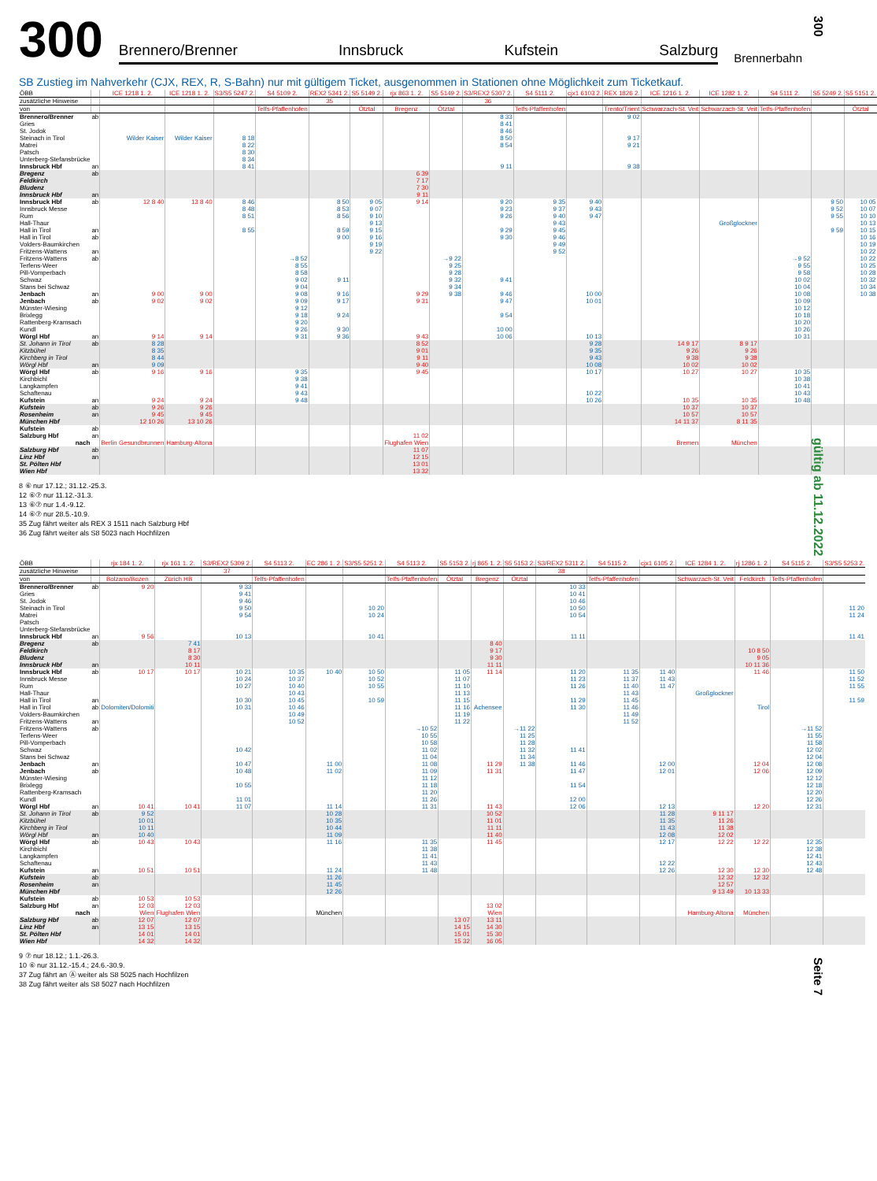300
Brennero/Brenner Innsbruck Kufstein Salzburg
Brennerbahn
SB Zustieg im Nahverkehr (CJX, REX, R, S-Bahn) nur mit gültigem Ticket, ausgenommen in Stationen ohne Möglichkeit zum Ticketkauf.
| ÖBB | | ICE 1218 1. 2. | ICE 1218 1. 2. | S3/S5 5247 2. | S4 5109 2. | REX2 5341 2. | S5 5149 2. | rjx 863 1. 2. | S5 5149 2. | S3/REX2 5307 2. | S4 5111 2. | cjx1 6103 2. | REX 1826 2. | ICE 1216 1. 2. | ICE 1282 1. 2. | S4 5111 2. | S5 5249 2. | S5 5151 2. |
| --- | --- | --- | --- | --- | --- | --- | --- | --- | --- | --- | --- | --- | --- | --- | --- | --- | --- | --- |
| zusätzliche Hinweise | | | | | | 35 | | | | 36 | | | | | | | | |
| von | | | | | Telfs-Pfaffenhofen | | Ötztal | Bregenz | Ötztal | | Telfs-Pfaffenhofen | | Trento/Trient | Schwarzach-St. Veit | Schwarzach-St. Veit | Telfs-Pfaffenhofen | | Ötztal |
| Brennero/Brenner | ab | | | | | | | | | 8 33 | | | 9 02 | | | | | |
| Gries | | | | | | | | | | 8 41 | | | | | | | | |
| St. Jodok | | | | | | | | | | 8 46 | | | | | | | | |
| Steinach in Tirol | | Wilder Kaiser | Wilder Kaiser | 8 18 | | | | | | 8 50 | | | 9 17 | | | | | |
| Matrei | | | | 8 22 | | | | | | 8 54 | | | 9 21 | | | | | |
| Patsch | | | | 8 30 | | | | | | | | | | | | | | |
| Unterberg-Stefansbrücke | | | | 8 34 | | | | | | | | | | | | | | |
| Innsbruck Hbf | an | | | 8 41 | | | | | | 9 11 | | | 9 38 | | | | | |
| Bregenz | ab | | | | | | | 6 39 | | | | | | | | | | |
| Feldkirch | | | | | | | | 7 17 | | | | | | | | | | |
| Bludenz | | | | | | | | 7 30 | | | | | | | | | | |
| Innsbruck Hbf | an | | | | | | | 9 11 | | | | | | | | | | |
| Innsbruck Hbf | ab | 12 8 40 | 13 8 40 | 8 46 | | 8 50 | 9 05 | 9 14 | | 9 20 | 9 35 | 9 40 | | | | | 9 50 | 10 05 |
| Innsbruck Messe | | | | 8 48 | | 8 53 | 9 07 | | | 9 23 | 9 37 | 9 43 | | | | | 9 52 | 10 07 |
| Rum | | | | 8 51 | | 8 56 | 9 10 | | | 9 26 | 9 40 | 9 47 | | | | | 9 55 | 10 10 |
| Hall-Thaur | | | | | | | 9 13 | | | | 9 43 | | | | Großglockner | | | 10 13 |
| Hall in Tirol | an | | | 8 55 | | 8 59 | 9 15 | | | 9 29 | 9 45 | | | | | | 9 59 | 10 15 |
| Hall in Tirol | ab | | | | | 9 00 | 9 16 | | | 9 30 | 9 46 | | | | | | | 10 16 |
| Volders-Baumkirchen | | | | | | | 9 19 | | | | 9 49 | | | | | | | 10 19 |
| Fritzens-Wattens | an | | | | | | 9 22 | | | | 9 52 | | | | | | | 10 22 |
| Fritzens-Wattens | ab | | | | →8 52 | | | | →9 22 | | | | | | | →9 52 | | 10 22 |
| Terfens-Weer | | | | | 8 55 | | | | 9 25 | | | | | | | 9 55 | | 10 25 |
| Pill-Vomperbach | | | | | 8 58 | | | | 9 28 | | | | | | | 9 58 | | 10 28 |
| Schwaz | | | | | 9 02 | 9 11 | | | 9 32 | 9 41 | | | | | | 10 02 | | 10 32 |
| Stans bei Schwaz | | | | | 9 04 | | | | 9 34 | | | | | | | 10 04 | | 10 34 |
| Jenbach | an | 9 00 | 9 00 | | 9 08 | 9 16 | | 9 29 | 9 38 | 9 46 | | 10 00 | | | | 10 08 | | 10 38 |
| Jenbach | ab | 9 02 | 9 02 | | 9 09 | 9 17 | | 9 31 | | 9 47 | | 10 01 | | | | 10 09 | | |
| Münster-Wiesing | | | | | 9 12 | | | | | | | | | | | 10 12 | | |
| Brixlegg | | | | | 9 18 | 9 24 | | | | 9 54 | | | | | | 10 18 | | |
| Rattenberg-Kramsach | | | | | 9 20 | | | | | | | | | | | 10 20 | | |
| Kundl | | | | | 9 26 | 9 30 | | | | 10 00 | | | | | | 10 26 | | |
| Wörgl Hbf | an | 9 14 | 9 14 | | 9 31 | 9 36 | | 9 43 | | 10 06 | | 10 13 | | | | 10 31 | | |
| St. Johann in Tirol | ab | 8 28 | | | | | | 8 52 | | | | 9 28 | | 14 9 17 | 8 9 17 | | | |
| Kitzbühel | | 8 35 | | | | | | 9 01 | | | | 9 35 | | 9 26 | 9 26 | | | |
| Kirchberg in Tirol | | 8 44 | | | | | | 9 11 | | | | 9 43 | | 9 38 | 9 38 | | | |
| Wörgl Hbf | an | 9 09 | | | | | | 9 40 | | | | 10 08 | | 10 02 | 10 02 | | | |
| Wörgl Hbf | ab | 9 16 | 9 16 | | 9 35 | | | 9 45 | | | | 10 17 | | 10 27 | 10 27 | 10 35 | | |
| Kirchbichl | | | | | 9 38 | | | | | | | | | | | 10 38 | | |
| Langkampfen | | | | | 9 41 | | | | | | | | | | | 10 41 | | |
| Schaftenau | | | | | 9 43 | | | | | | | 10 22 | | | | 10 43 | | |
| Kufstein | an | 9 24 | 9 24 | | 9 48 | | | | | | | 10 26 | | 10 35 | 10 35 | 10 48 | | |
| Kufstein | ab | 9 26 | 9 26 | | | | | | | | | | | 10 37 | 10 37 | | | |
| Rosenheim | an | 9 45 | 9 45 | | | | | | | | | | | 10 57 | 10 57 | | | |
| München Hbf | | 12 10 26 | 13 10 26 | | | | | | | | | | | 14 11 37 | 8 11 35 | | | |
| Kufstein | ab | | | | | | | | | | | | | | | | | |
| Salzburg Hbf | an | | | | | | | 11 02 | | | | | | | | | | |
| nach | | Berlin Gesundbrunnen | Hamburg-Altona | | | | | Flughafen Wien | | | | | | Bremen | München | | | |
| Salzburg Hbf | ab | | | | | | | 11 07 | | | | | | | | | | |
| Linz Hbf | an | | | | | | | 12 15 | | | | | | | | | | |
| St. Pölten Hbf | | | | | | | | 13 01 | | | | | | | | | | |
| Wien Hbf | | | | | | | | 13 32 | | | | | | | | | | |
8 ⑥ nur 17.12.; 31.12.-25.3.
12 ⑥⑦ nur 11.12.-31.3.
13 ⑥⑦ nur 1.4.-9.12.
14 ⑥⑦ nur 28.5.-10.9.
35 Zug fährt weiter als REX 3 1511 nach Salzburg Hbf
36 Zug fährt weiter als S8 5023 nach Hochfilzen
| ÖBB | | rjx 184 1. 2. | rjx 161 1. 2. | S3/REX2 5309 2. | S4 5113 2. | EC 286 1. 2. | S3/S5 5251 2. | S4 5113 2. | S5 5153 2. | rj 865 1. 2. | S5 5153 2. | S3/REX2 5311 2. | S4 5115 2. | cjx1 6105 2. | ICE 1284 1. 2. | rj 1286 1. 2. | S4 5115 2. | S3/S5 5253 2. |
| --- | --- | --- | --- | --- | --- | --- | --- | --- | --- | --- | --- | --- | --- | --- | --- | --- | --- | --- |
| zusätzliche Hinweise | | | | 37 | | | | | | | | 38 | | | | | | |
| von | | Bolzano/Bozen | Zürich HB | | Telfs-Pfaffenhofen | | | Telfs-Pfaffenhofen | Ötztal | Bregenz | Ötztal | | Telfs-Pfaffenhofen | | Schwarzach-St. Veit | Feldkirch | Telfs-Pfaffenhofen | |
| Brennero/Brenner | ab | 9 20 | | 9 33 | | | | | | | | 10 33 | | | | | | |
| Gries | | | | 9 41 | | | | | | | | 10 41 | | | | | | |
| St. Jodok | | | | 9 46 | | | | | | | | 10 46 | | | | | | |
| Steinach in Tirol | | | | 9 50 | | | 10 20 | | | | | 10 50 | | | | | | 11 20 |
| Matrei | | | | 9 54 | | | 10 24 | | | | | 10 54 | | | | | | 11 24 |
| Patsch | | | | | | | | | | | | | | | | | | |
| Unterberg-Stefansbrücke | | | | | | | | | | | | | | | | | | |
| Innsbruck Hbf | an | 9 56 | | 10 13 | | | 10 41 | | | | | 11 11 | | | | | | 11 41 |
| Bregenz | ab | | 7 41 | | | | | | | 8 40 | | | | | | | | |
| Feldkirch | | | 8 17 | | | | | | | 9 17 | | | | | | 10 8 50 | | |
| Bludenz | | | 8 30 | | | | | | | 9 30 | | | | | | 9 05 | | |
| Innsbruck Hbf | an | | 10 11 | | | | | | | 11 11 | | | | | | 10 11 36 | | |
| Innsbruck Hbf | ab | 10 17 | 10 17 | 10 21 | 10 35 | 10 40 | 10 50 | | 11 05 | 11 14 | | 11 20 | 11 35 | 11 40 | | 11 46 | | 11 50 |
| Innsbruck Messe | | | | 10 24 | 10 37 | | 10 52 | | 11 07 | | | 11 23 | 11 37 | 11 43 | | | | 11 52 |
| Rum | | | | 10 27 | 10 40 | | 10 55 | | 11 10 | | | 11 26 | 11 40 | 11 47 | | | | 11 55 |
| Hall-Thaur | | | | | 10 43 | | | | 11 13 | | | | 11 43 | | Großglockner | | | |
| Hall in Tirol | an | | | 10 30 | 10 45 | | 10 59 | | 11 15 | | | 11 29 | 11 45 | | | | | 11 59 |
| Hall in Tirol | ab | Dolomiten/Dolomiti | | 10 31 | 10 46 | | | | 11 16 | Achensee | | 11 30 | 11 46 | | | Tirol | | |
| Volders-Baumkirchen | | | | | 10 49 | | | | 11 19 | | | | 11 49 | | | | | |
| Fritzens-Wattens | an | | | | 10 52 | | | | 11 22 | | | | 11 52 | | | | | |
| Fritzens-Wattens | ab | | | | | | | →10 52 | | | →11 22 | | | | | | →11 52 | |
| Terfens-Weer | | | | | | | | 10 55 | | | 11 25 | | | | | | 11 55 | |
| Pill-Vomperbach | | | | | | | | 10 58 | | | 11 28 | | | | | | 11 58 | |
| Schwaz | | | | 10 42 | | | | 11 02 | | | 11 32 | 11 41 | | | | | 12 02 | |
| Stans bei Schwaz | | | | | | | | 11 04 | | | 11 34 | | | | | | 12 04 | |
| Jenbach | an | | | 10 47 | | 11 00 | | 11 08 | | 11 29 | 11 38 | 11 46 | | 12 00 | | 12 04 | 12 08 | |
| Jenbach | ab | | | 10 48 | | 11 02 | | 11 09 | | 11 31 | | 11 47 | | 12 01 | | 12 06 | 12 09 | |
| Münster-Wiesing | | | | | | | | 11 12 | | | | | | | | | 12 12 | |
| Brixlegg | | | | 10 55 | | | | 11 18 | | | | 11 54 | | | | | 12 18 | |
| Rattenberg-Kramsach | | | | | | | | 11 20 | | | | | | | | | 12 20 | |
| Kundl | | | | 11 01 | | | | 11 26 | | | | 12 00 | | | | | 12 26 | |
| Wörgl Hbf | an | 10 41 | 10 41 | 11 07 | | 11 14 | | 11 31 | | 11 43 | | 12 06 | | 12 13 | | 12 20 | 12 31 | |
| St. Johann in Tirol | ab | 9 52 | | | | 10 28 | | | | 10 52 | | | | 11 28 | 9 11 17 | | | |
| Kitzbühel | | 10 01 | | | | 10 35 | | | | 11 01 | | | | 11 35 | 11 26 | | | |
| Kirchberg in Tirol | | 10 11 | | | | 10 44 | | | | 11 11 | | | | 11 43 | 11 38 | | | |
| Wörgl Hbf | an | 10 40 | | | | 11 09 | | | | 11 40 | | | | 12 08 | 12 02 | | | |
| Wörgl Hbf | ab | 10 43 | 10 43 | | | 11 16 | | 11 35 | | 11 45 | | | | 12 17 | 12 22 | 12 22 | 12 35 | |
| Kirchbichl | | | | | | | | 11 38 | | | | | | | | | 12 38 | |
| Langkampfen | | | | | | | | 11 41 | | | | | | | | | 12 41 | |
| Schaftenau | | | | | | | | 11 43 | | | | | | 12 22 | | | 12 43 | |
| Kufstein | an | 10 51 | 10 51 | | | 11 24 | | 11 48 | | | | | | 12 26 | 12 30 | 12 30 | 12 48 | |
| Kufstein | ab | | | | | 11 26 | | | | | | | | | 12 32 | 12 32 | | |
| Rosenheim | an | | | | | 11 45 | | | | | | | | | 12 57 | | | |
| München Hbf | | | | | | 12 26 | | | | | | | | | 9 13 49 | 10 13 33 | | |
| Kufstein | ab | 10 53 | 10 53 | | | | | | | | | | | | | | | |
| Salzburg Hbf | an | 12 03 | 12 03 | | | | | | | 13 02 | | | | | | | | |
| nach | | Wien | Flughafen Wien | | | München | | | | Wien | | | | | Hamburg-Altona | München | | |
| Salzburg Hbf | ab | 12 07 | 12 07 | | | | | | 13 07 | 13 11 | | | | | | | | |
| Linz Hbf | an | 13 15 | 13 15 | | | | | | 14 15 | 14 30 | | | | | | | | |
| St. Pölten Hbf | | 14 01 | 14 01 | | | | | | 15 01 | 15 30 | | | | | | | | |
| Wien Hbf | | 14 32 | 14 32 | | | | | | 15 32 | 16 05 | | | | | | | | |
9 ⑦ nur 18.12.; 1.1.-26.3.
10 ⑥ nur 31.12.-15.4.; 24.6.-30.9.
37 Zug fährt an Ⓐ weiter als S8 5025 nach Hochfilzen
38 Zug fährt weiter als S8 5027 nach Hochfilzen
300
gültig ab 11.12.2022
Seite 7